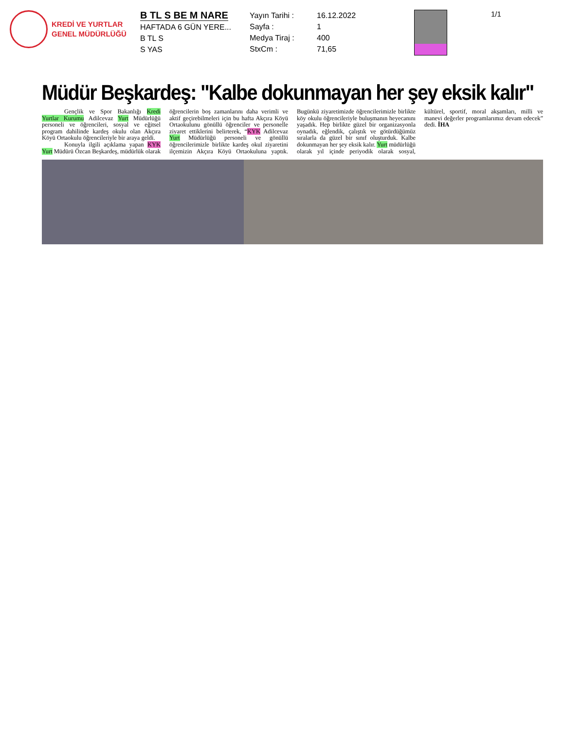KREDİ VE YURTLAR
GENEL MÜDÜRLÜĞÜ
B TL S BE M NARE
HAFTADA 6 GÜN YERE...
B TL S
S YAS
Yayın Tarihi :
Sayfa :
Medya Tiraj :
StxCm :
16.12.2022
1
400
71,65
1/1
Müdür Beşkardeş: "Kalbe dokunmayan her şey eksik kalır"
Gençlik ve Spor Bakanlığı Kredi Yurtlar Kurumu Adilcevaz Yurt Müdürlüğü personeli ve öğrencileri, sosyal ve eğitsel program dahilinde kardeş okulu olan Akçıra Köyü Ortaokulu öğrencileriyle bir araya geldi.
Konuyla ilgili açıklama yapan KYK Yurt Müdürü Özcan Beşkardeş, müdürlük olarak öğrencilerin boş zamanlarını daha verimli ve aktif geçirebilmeleri için bu hafta Akçıra Köyü Ortaokulunu gönüllü öğrenciler ve personelle ziyaret ettiklerini belirterek, “KYK Adilcevaz Yurt Müdürlüğü personeli ve gönüllü öğrencilerimizle birlikte kardeş okul ziyaretini ilçemizin Akçıra Köyü Ortaokuluna yaptık. Bugünkü ziyaretimizde öğrencilerimizle birlikte köy okulu öğrencileriyle buluşmanın heyecanını yaşadık. Hep birlikte güzel bir organizasyonla oynadık, eğlendik, çalıştık ve götürdüğümüz sıralarla da güzel bir sınıf oluşturduk. Kalbe dokunmayan her şey eksik kalır. Yurt müdürlüğü olarak yıl içinde periyodik olarak sosyal, kültürel, sportif, moral akşamları, milli ve manevi değerler programlarımız devam edecek” dedi. İHA